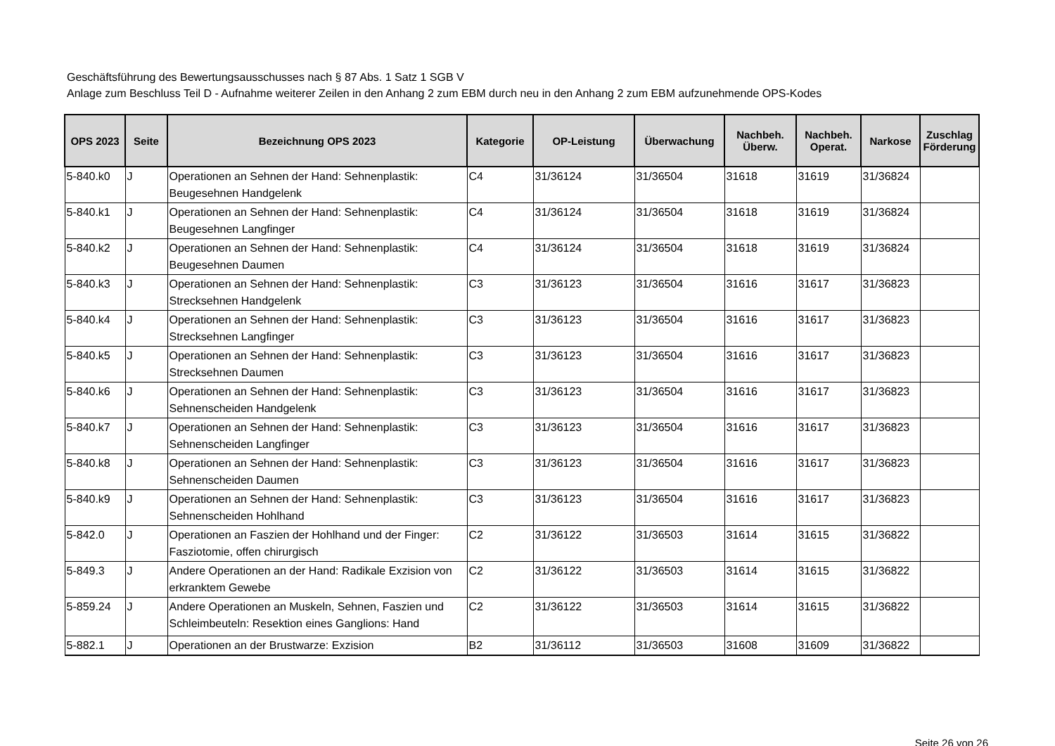Geschäftsführung des Bewertungsausschusses nach § 87 Abs. 1 Satz 1 SGB V
Anlage zum Beschluss Teil D - Aufnahme weiterer Zeilen in den Anhang 2 zum EBM durch neu in den Anhang 2 zum EBM aufzunehmende OPS-Kodes
| OPS 2023 | Seite | Bezeichnung OPS 2023 | Kategorie | OP-Leistung | Überwachung | Nachbeh. Überw. | Nachbeh. Operat. | Narkose | Zuschlag Förderung |
| --- | --- | --- | --- | --- | --- | --- | --- | --- | --- |
| 5-840.k0 | J | Operationen an Sehnen der Hand: Sehnenplastik: Beugesehnen Handgelenk | C4 | 31/36124 | 31/36504 | 31618 | 31619 | 31/36824 | |
| 5-840.k1 | J | Operationen an Sehnen der Hand: Sehnenplastik: Beugesehnen Langfinger | C4 | 31/36124 | 31/36504 | 31618 | 31619 | 31/36824 | |
| 5-840.k2 | J | Operationen an Sehnen der Hand: Sehnenplastik: Beugesehnen Daumen | C4 | 31/36124 | 31/36504 | 31618 | 31619 | 31/36824 | |
| 5-840.k3 | J | Operationen an Sehnen der Hand: Sehnenplastik: Strecksehnen Handgelenk | C3 | 31/36123 | 31/36504 | 31616 | 31617 | 31/36823 | |
| 5-840.k4 | J | Operationen an Sehnen der Hand: Sehnenplastik: Strecksehnen Langfinger | C3 | 31/36123 | 31/36504 | 31616 | 31617 | 31/36823 | |
| 5-840.k5 | J | Operationen an Sehnen der Hand: Sehnenplastik: Strecksehnen Daumen | C3 | 31/36123 | 31/36504 | 31616 | 31617 | 31/36823 | |
| 5-840.k6 | J | Operationen an Sehnen der Hand: Sehnenplastik: Sehnenscheiden Handgelenk | C3 | 31/36123 | 31/36504 | 31616 | 31617 | 31/36823 | |
| 5-840.k7 | J | Operationen an Sehnen der Hand: Sehnenplastik: Sehnenscheiden Langfinger | C3 | 31/36123 | 31/36504 | 31616 | 31617 | 31/36823 | |
| 5-840.k8 | J | Operationen an Sehnen der Hand: Sehnenplastik: Sehnenscheiden Daumen | C3 | 31/36123 | 31/36504 | 31616 | 31617 | 31/36823 | |
| 5-840.k9 | J | Operationen an Sehnen der Hand: Sehnenplastik: Sehnenscheiden Hohlhand | C3 | 31/36123 | 31/36504 | 31616 | 31617 | 31/36823 | |
| 5-842.0 | J | Operationen an Faszien der Hohlhand und der Finger: Fasziotomie, offen chirurgisch | C2 | 31/36122 | 31/36503 | 31614 | 31615 | 31/36822 | |
| 5-849.3 | J | Andere Operationen an der Hand: Radikale Exzision von erkranktem Gewebe | C2 | 31/36122 | 31/36503 | 31614 | 31615 | 31/36822 | |
| 5-859.24 | J | Andere Operationen an Muskeln, Sehnen, Faszien und Schleimbeuteln: Resektion eines Ganglions: Hand | C2 | 31/36122 | 31/36503 | 31614 | 31615 | 31/36822 | |
| 5-882.1 | J | Operationen an der Brustwarze: Exzision | B2 | 31/36112 | 31/36503 | 31608 | 31609 | 31/36822 | |
Seite 26 von 26